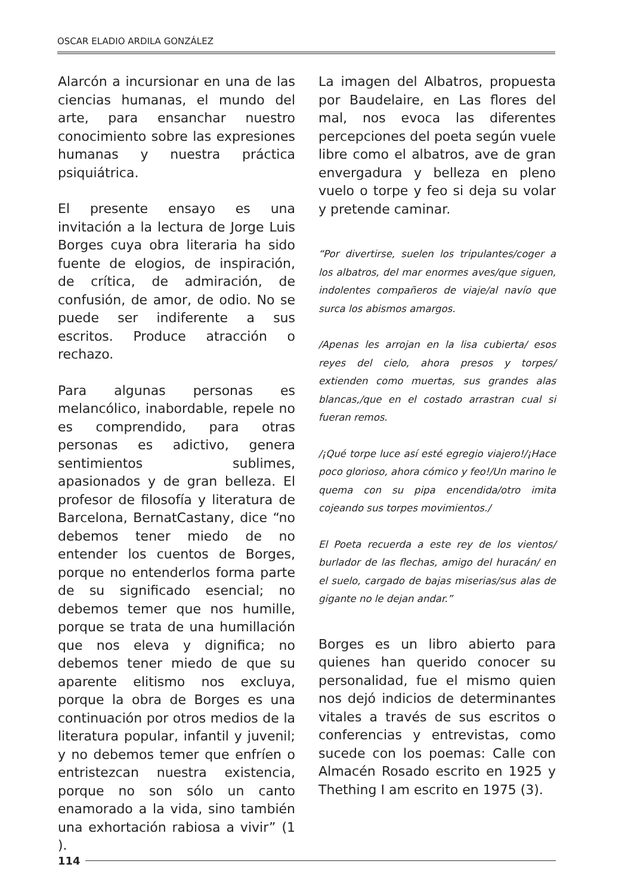OSCAR ELADIO ARDILA GONZÁLEZ
Alarcón a incursionar en una de las ciencias humanas, el mundo del arte, para ensanchar nuestro conocimiento sobre las expresiones humanas y nuestra práctica psiquiátrica.
El presente ensayo es una invitación a la lectura de Jorge Luis Borges cuya obra literaria ha sido fuente de elogios, de inspiración, de crítica, de admiración, de confusión, de amor, de odio. No se puede ser indiferente a sus escritos. Produce atracción o rechazo.
Para algunas personas es melancólico, inabordable, repele no es comprendido, para otras personas es adictivo, genera sentimientos sublimes, apasionados y de gran belleza. El profesor de filosofía y literatura de Barcelona, BernatCastany, dice “no debemos tener miedo de no entender los cuentos de Borges, porque no entenderlos forma parte de su significado esencial; no debemos temer que nos humille, porque se trata de una humillación que nos eleva y dignifica; no debemos tener miedo de que su aparente elitismo nos excluya, porque la obra de Borges es una continuación por otros medios de la literatura popular, infantil y juvenil; y no debemos temer que enfríen o entristezcan nuestra existencia, porque no son sólo un canto enamorado a la vida, sino también una exhortación rabiosa a vivir” (1 ).
La imagen del Albatros, propuesta por Baudelaire, en Las flores del mal, nos evoca las diferentes percepciones del poeta según vuele libre como el albatros, ave de gran envergadura y belleza en pleno vuelo o torpe y feo si deja su volar y pretende caminar.
“Por divertirse, suelen los tripulantes/coger a los albatros, del mar enormes aves/que siguen, indolentes compañeros de viaje/al navío que surca los abismos amargos.
/Apenas les arrojan en la lisa cubierta/ esos reyes del cielo, ahora presos y torpes/ extienden como muertas, sus grandes alas blancas,/que en el costado arrastran cual si fueran remos.
/¡Qué torpe luce así esté egregio viajero!/¡Hace poco glorioso, ahora cómico y feo!/Un marino le quema con su pipa encendida/otro imita cojeando sus torpes movimientos./
El Poeta recuerda a este rey de los vientos/ burlador de las flechas, amigo del huracán/ en el suelo, cargado de bajas miserias/sus alas de gigante no le dejan andar.”
Borges es un libro abierto para quienes han querido conocer su personalidad, fue el mismo quien nos dejó indicios de determinantes vitales a través de sus escritos o conferencias y entrevistas, como sucede con los poemas: Calle con Almacén Rosado escrito en 1925 y Thething I am escrito en 1975 (3).
114